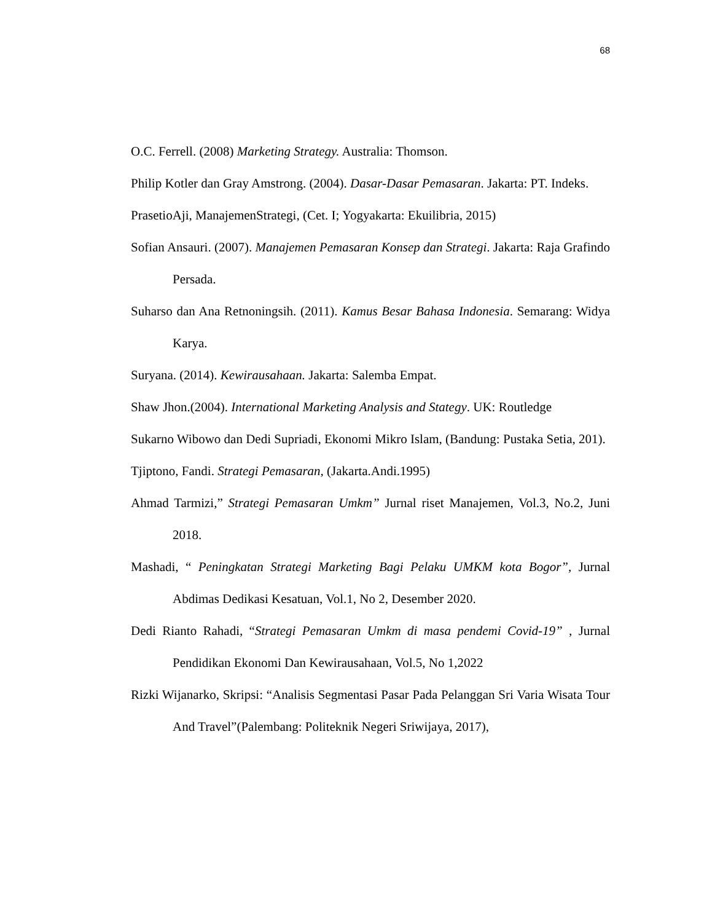68
O.C. Ferrell. (2008) Marketing Strategy. Australia: Thomson.
Philip Kotler dan Gray Amstrong. (2004). Dasar-Dasar Pemasaran. Jakarta: PT. Indeks.
PrasetioAji, ManajemenStrategi, (Cet. I; Yogyakarta: Ekuilibria, 2015)
Sofian Ansauri. (2007). Manajemen Pemasaran Konsep dan Strategi. Jakarta: Raja Grafindo Persada.
Suharso dan Ana Retnoningsih. (2011). Kamus Besar Bahasa Indonesia. Semarang: Widya Karya.
Suryana. (2014). Kewirausahaan. Jakarta: Salemba Empat.
Shaw Jhon.(2004). International Marketing Analysis and Stategy. UK: Routledge
Sukarno Wibowo dan Dedi Supriadi, Ekonomi Mikro Islam, (Bandung: Pustaka Setia, 201).
Tjiptono, Fandi. Strategi Pemasaran, (Jakarta.Andi.1995)
Ahmad Tarmizi,” Strategi Pemasaran Umkm” Jurnal riset Manajemen, Vol.3, No.2, Juni 2018.
Mashadi, “ Peningkatan Strategi Marketing Bagi Pelaku UMKM kota Bogor”, Jurnal Abdimas Dedikasi Kesatuan, Vol.1, No 2, Desember 2020.
Dedi Rianto Rahadi, “Strategi Pemasaran Umkm di masa pendemi Covid-19” , Jurnal Pendidikan Ekonomi Dan Kewirausahaan, Vol.5, No 1,2022
Rizki Wijanarko, Skripsi: “Analisis Segmentasi Pasar Pada Pelanggan Sri Varia Wisata Tour And Travel”(Palembang: Politeknik Negeri Sriwijaya, 2017),